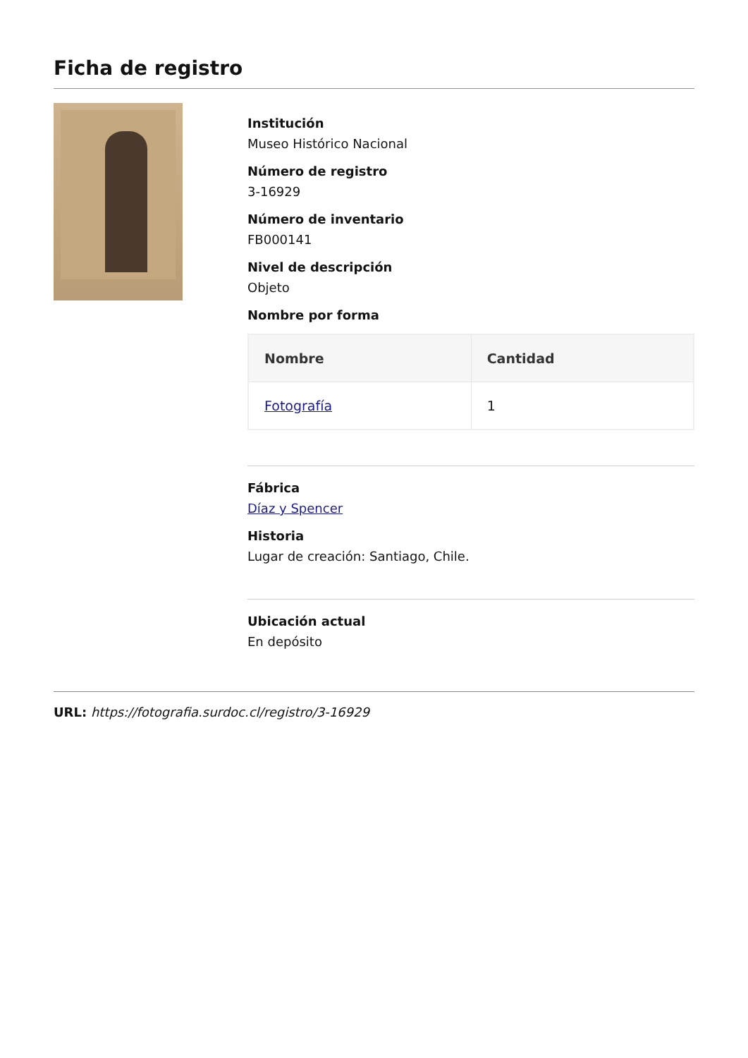Ficha de registro
Institución
Museo Histórico Nacional
Número de registro
3-16929
Número de inventario
FB000141
Nivel de descripción
Objeto
Nombre por forma
| Nombre | Cantidad |
| --- | --- |
| Fotografía | 1 |
Fábrica
Díaz y Spencer
Historia
Lugar de creación: Santiago, Chile.
Ubicación actual
En depósito
URL: https://fotografia.surdoc.cl/registro/3-16929